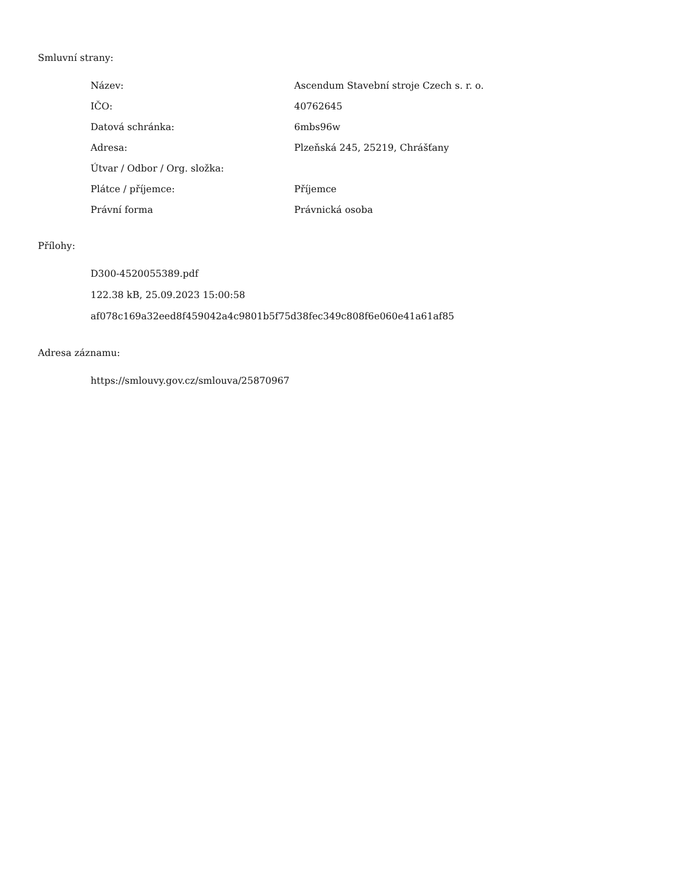Smluvní strany:
| Název: | Ascendum Stavební stroje Czech s. r. o. |
| IČO: | 40762645 |
| Datová schránka: | 6mbs96w |
| Adresa: | Plzeňská 245, 25219, Chrášťany |
| Útvar / Odbor / Org. složka: | |
| Plátce / příjemce: | Příjemce |
| Právní forma | Právnická osoba |
Přílohy:
D300-4520055389.pdf
122.38 kB, 25.09.2023 15:00:58
af078c169a32eed8f459042a4c9801b5f75d38fec349c808f6e060e41a61af85
Adresa záznamu:
https://smlouvy.gov.cz/smlouva/25870967